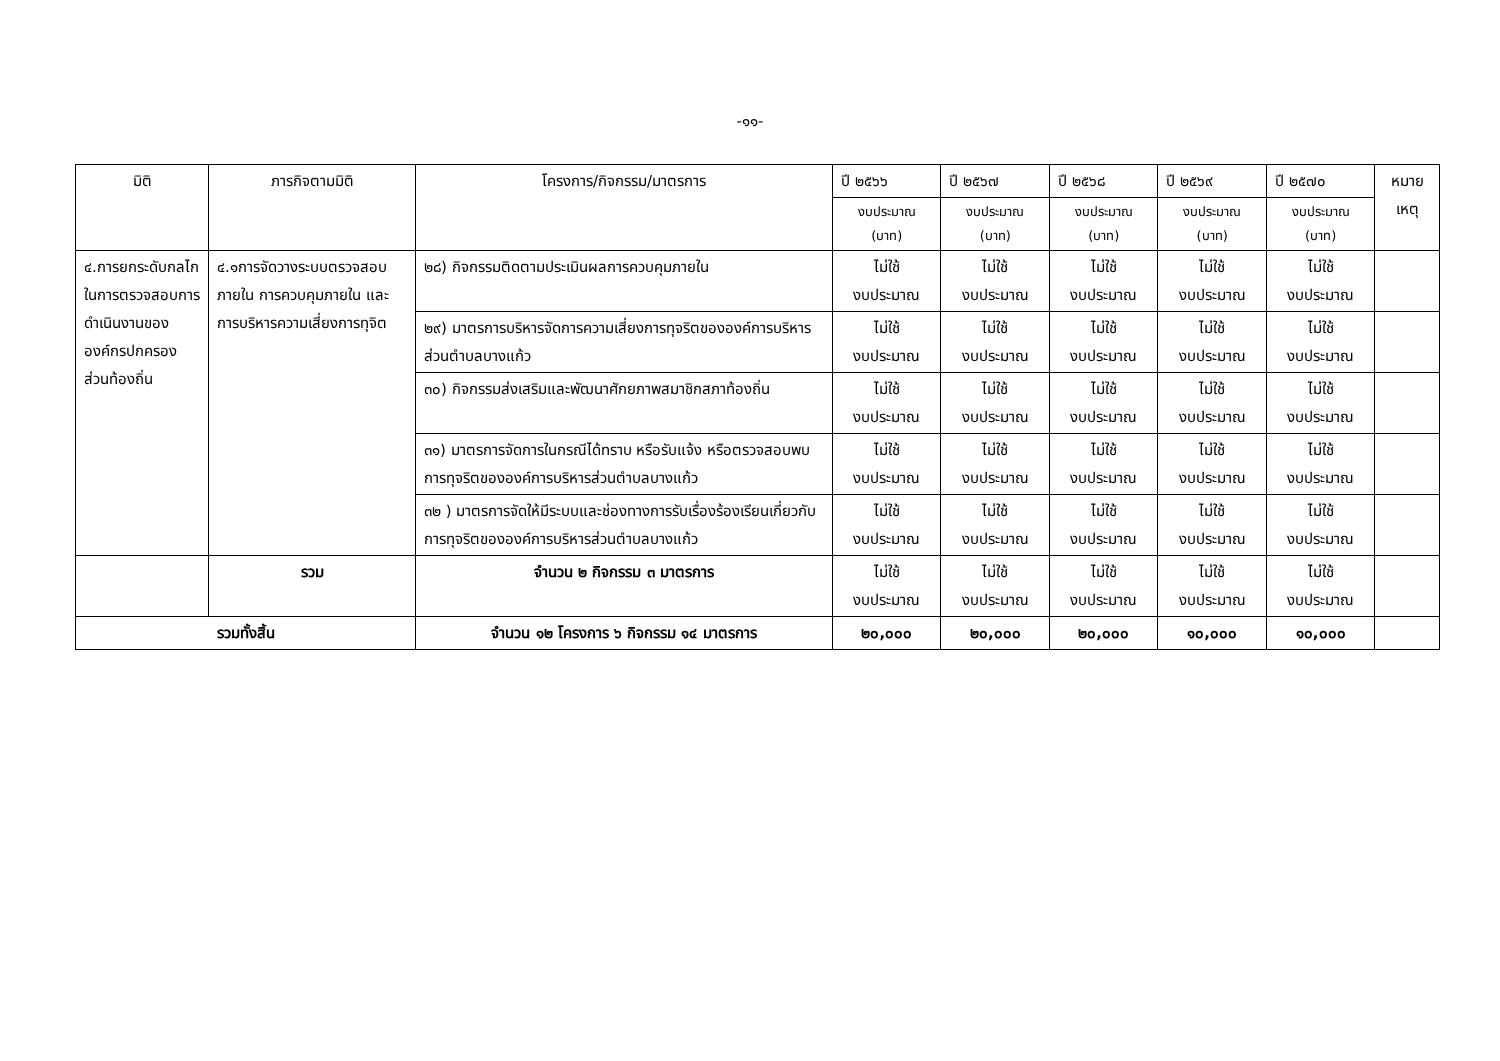-๑๑-
| มิติ | ภารกิจตามมิติ | โครงการ/กิจกรรม/มาตรการ | ปี ๒๕๖๖ | ปี ๒๕๖๗ | ปี ๒๕๖๘ | ปี ๒๕๖๙ | ปี ๒๕๗๐ | หมาย เหตุ |
| --- | --- | --- | --- | --- | --- | --- | --- | --- |
| | | | งบประมาณ (บาท) | งบประมาณ (บาท) | งบประมาณ (บาท) | งบประมาณ (บาท) | งบประมาณ (บาท) | |
| ๔.การยกระดับกลไกในการตรวจสอบการดำเนินงานขององค์กรปกครองส่วนท้องถิ่น | ๔.๑การจัดวางระบบตรวจสอบภายใน การควบคุมภายใน และการบริหารความเสี่ยงการทุจิต | ๒๘) กิจกรรมติดตามประเมินผลการควบคุมภายใน | ไม่ใช้ งบประมาณ | ไม่ใช้ งบประมาณ | ไม่ใช้ งบประมาณ | ไม่ใช้ งบประมาณ | ไม่ใช้ งบประมาณ | |
| | | ๒๙) มาตรการบริหารจัดการความเสี่ยงการทุจริตขององค์การบริหารส่วนตำบลบางแก้ว | ไม่ใช้ งบประมาณ | ไม่ใช้ งบประมาณ | ไม่ใช้ งบประมาณ | ไม่ใช้ งบประมาณ | ไม่ใช้ งบประมาณ | |
| | | ๓๐) กิจกรรมส่งเสริมและพัฒนาศักยภาพสมาชิกสภาท้องถิ่น | ไม่ใช้ งบประมาณ | ไม่ใช้ งบประมาณ | ไม่ใช้ งบประมาณ | ไม่ใช้ งบประมาณ | ไม่ใช้ งบประมาณ | |
| | | ๓๑) มาตรการจัดการในกรณีได้ทราบ หรือรับแจ้ง หรือตรวจสอบพบการทุจริตขององค์การบริหารส่วนตำบลบางแก้ว | ไม่ใช้ งบประมาณ | ไม่ใช้ งบประมาณ | ไม่ใช้ งบประมาณ | ไม่ใช้ งบประมาณ | ไม่ใช้ งบประมาณ | |
| | | ๓๒ ) มาตรการจัดให้มีระบบและช่องทางการรับเรื่องร้องเรียนเกี่ยวกับการทุจริตขององค์การบริหารส่วนตำบลบางแก้ว | ไม่ใช้ งบประมาณ | ไม่ใช้ งบประมาณ | ไม่ใช้ งบประมาณ | ไม่ใช้ งบประมาณ | ไม่ใช้ งบประมาณ | |
| | รวม | จำนวน ๒ กิจกรรม ๓ มาตรการ | ไม่ใช้ งบประมาณ | ไม่ใช้ งบประมาณ | ไม่ใช้ งบประมาณ | ไม่ใช้ งบประมาณ | ไม่ใช้ งบประมาณ | |
| รวมทั้งสิ้น | | จำนวน ๑๒ โครงการ ๖ กิจกรรม ๑๔ มาตรการ | ๒๐,๐๐๐ | ๒๐,๐๐๐ | ๒๐,๐๐๐ | ๑๐,๐๐๐ | ๑๐,๐๐๐ | |